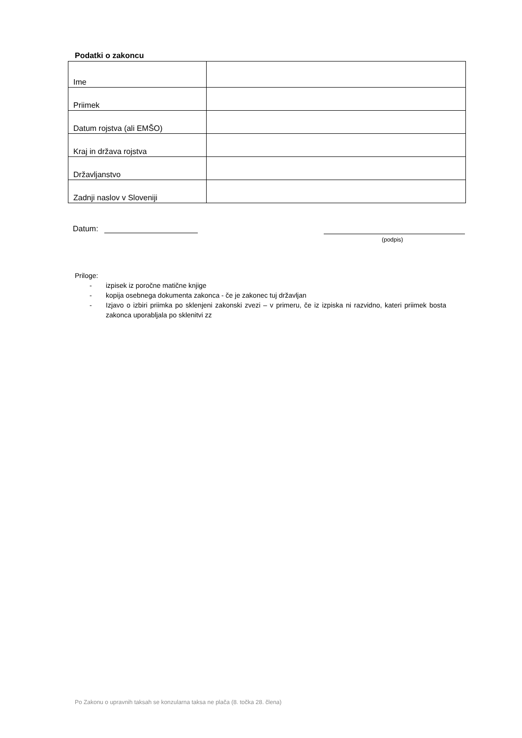Podatki o zakoncu
| Ime | |
| Priimek | |
| Datum rojstva (ali EMŠO) | |
| Kraj in država rojstva | |
| Državljanstvo | |
| Zadnji naslov v Sloveniji | |
Datum:
(podpis)
Priloge:
- izpisek iz poročne matične knjige
- kopija osebnega dokumenta zakonca - če je zakonec tuj državljan
- Izjavo o izbiri priimka po sklenjeni zakonski zvezi – v primeru, če iz izpiska ni razvidno, kateri priimek bosta zakonca uporabljala po sklenitvi zz
Po Zakonu o upravnih taksah se konzularna taksa ne plača (8. točka 28. člena)